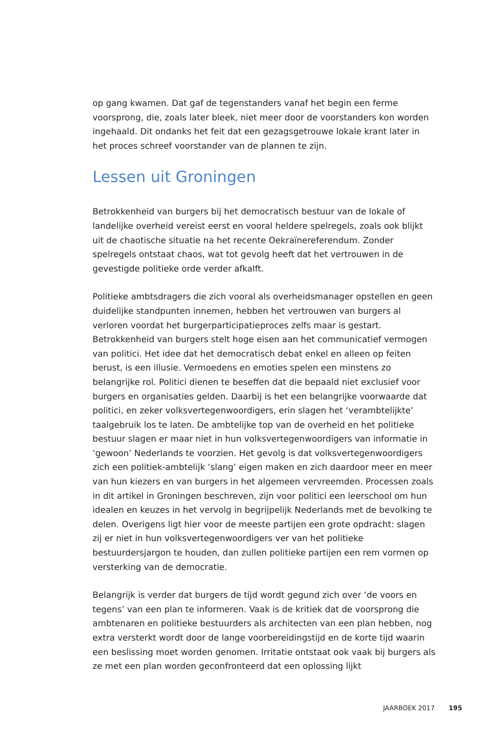op gang kwamen. Dat gaf de tegenstanders vanaf het begin een ferme voorsprong, die, zoals later bleek, niet meer door de voorstanders kon worden ingehaald. Dit ondanks het feit dat een gezagsgetrouwe lokale krant later in het proces schreef voorstander van de plannen te zijn.
Lessen uit Groningen
Betrokkenheid van burgers bij het democratisch bestuur van de lokale of landelijke overheid vereist eerst en vooral heldere spelregels, zoals ook blijkt uit de chaotische situatie na het recente Oekraïnereferendum. Zonder spelregels ontstaat chaos, wat tot gevolg heeft dat het vertrouwen in de gevestigde politieke orde verder afkalft.
Politieke ambtsdragers die zich vooral als overheidsmanager opstellen en geen duidelijke standpunten innemen, hebben het vertrouwen van burgers al verloren voordat het burgerparticipatieproces zelfs maar is gestart. Betrokkenheid van burgers stelt hoge eisen aan het communicatief vermogen van politici. Het idee dat het democratisch debat enkel en alleen op feiten berust, is een illusie. Vermoedens en emoties spelen een minstens zo belangrijke rol. Politici dienen te beseffen dat die bepaald niet exclusief voor burgers en organisaties gelden. Daarbij is het een belangrijke voorwaarde dat politici, en zeker volksvertegenwoordigers, erin slagen het ‘verambtelijkte’ taalgebruik los te laten. De ambtelijke top van de overheid en het politieke bestuur slagen er maar niet in hun volksvertegenwoordigers van informatie in ‘gewoon’ Nederlands te voorzien. Het gevolg is dat volksvertegenwoordigers zich een politiek-ambtelijk ‘slang’ eigen maken en zich daardoor meer en meer van hun kiezers en van burgers in het algemeen vervreemden. Processen zoals in dit artikel in Groningen beschreven, zijn voor politici een leerschool om hun idealen en keuzes in het vervolg in begrijpelijk Nederlands met de bevolking te delen. Overigens ligt hier voor de meeste partijen een grote opdracht: slagen zij er niet in hun volksvertegenwoordigers ver van het politieke bestuurdersjargon te houden, dan zullen politieke partijen een rem vormen op versterking van de democratie.
Belangrijk is verder dat burgers de tijd wordt gegund zich over ‘de voors en tegens’ van een plan te informeren. Vaak is de kritiek dat de voorsprong die ambtenaren en politieke bestuurders als architecten van een plan hebben, nog extra versterkt wordt door de lange voorbereidingstijd en de korte tijd waarin een beslissing moet worden genomen. Irritatie ontstaat ook vaak bij burgers als ze met een plan worden geconfronteerd dat een oplossing lijkt
JAARBOEK 2017 195